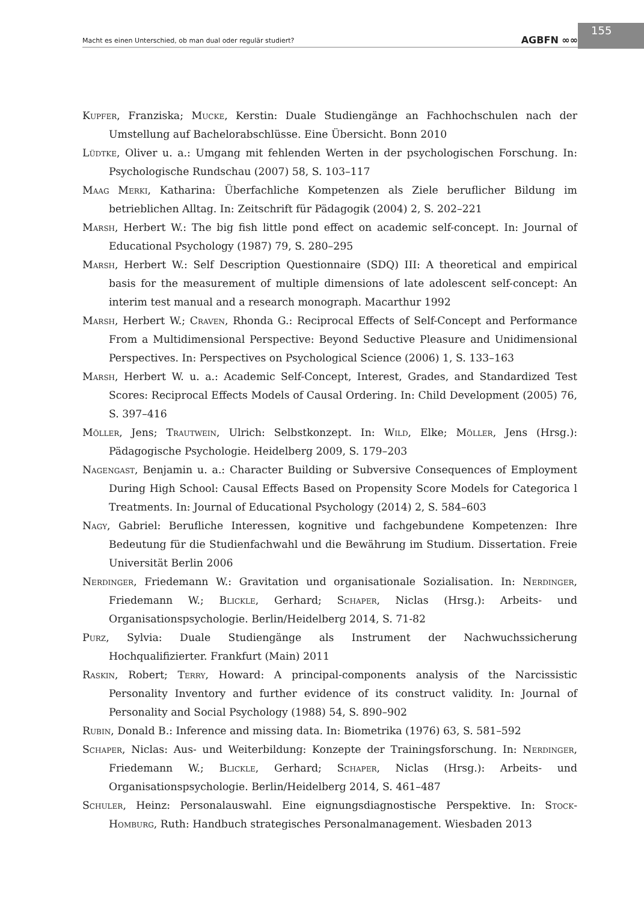Macht es einen Unterschied, ob man dual oder regulär studiert? AGBFN ∞∞
155
Kupfer, Franziska; Mucke, Kerstin: Duale Studiengänge an Fachhochschulen nach der Umstellung auf Bachelorabschlüsse. Eine Übersicht. Bonn 2010
Lüdtke, Oliver u. a.: Umgang mit fehlenden Werten in der psychologischen Forschung. In: Psychologische Rundschau (2007) 58, S. 103–117
Maag Merki, Katharina: Überfachliche Kompetenzen als Ziele beruflicher Bildung im betrieblichen Alltag. In: Zeitschrift für Pädagogik (2004) 2, S. 202–221
Marsh, Herbert W.: The big fish little pond effect on academic self-concept. In: Journal of Educational Psychology (1987) 79, S. 280–295
Marsh, Herbert W.: Self Description Questionnaire (SDQ) III: A theoretical and empirical basis for the measurement of multiple dimensions of late adolescent self-concept: An interim test manual and a research monograph. Macarthur 1992
Marsh, Herbert W.; Craven, Rhonda G.: Reciprocal Effects of Self-Concept and Performance From a Multidimensional Perspective: Beyond Seductive Pleasure and Unidimensional Perspectives. In: Perspectives on Psychological Science (2006) 1, S. 133–163
Marsh, Herbert W. u. a.: Academic Self-Concept, Interest, Grades, and Standardized Test Scores: Reciprocal Effects Models of Causal Ordering. In: Child Development (2005) 76, S. 397–416
Möller, Jens; Trautwein, Ulrich: Selbstkonzept. In: Wild, Elke; Möller, Jens (Hrsg.): Pädagogische Psychologie. Heidelberg 2009, S. 179–203
Nagengast, Benjamin u. a.: Character Building or Subversive Consequences of Employment During High School: Causal Effects Based on Propensity Score Models for Categorica l Treatments. In: Journal of Educational Psychology (2014) 2, S. 584–603
Nagy, Gabriel: Berufliche Interessen, kognitive und fachgebundene Kompetenzen: Ihre Bedeutung für die Studienfachwahl und die Bewährung im Studium. Dissertation. Freie Universität Berlin 2006
Nerdinger, Friedemann W.: Gravitation und organisationale Sozialisation. In: Nerdinger, Friedemann W.; Blickle, Gerhard; Schaper, Niclas (Hrsg.): Arbeits- und Organisationspsychologie. Berlin/Heidelberg 2014, S. 71-82
Purz, Sylvia: Duale Studiengänge als Instrument der Nachwuchssicherung Hochqualifizierter. Frankfurt (Main) 2011
Raskin, Robert; Terry, Howard: A principal-components analysis of the Narcissistic Personality Inventory and further evidence of its construct validity. In: Journal of Personality and Social Psychology (1988) 54, S. 890–902
Rubin, Donald B.: Inference and missing data. In: Biometrika (1976) 63, S. 581–592
Schaper, Niclas: Aus- und Weiterbildung: Konzepte der Trainingsforschung. In: Nerdinger, Friedemann W.; Blickle, Gerhard; Schaper, Niclas (Hrsg.): Arbeits- und Organisationspsychologie. Berlin/Heidelberg 2014, S. 461–487
Schuler, Heinz: Personalauswahl. Eine eignungsdiagnostische Perspektive. In: Stock-Homburg, Ruth: Handbuch strategisches Personalmanagement. Wiesbaden 2013